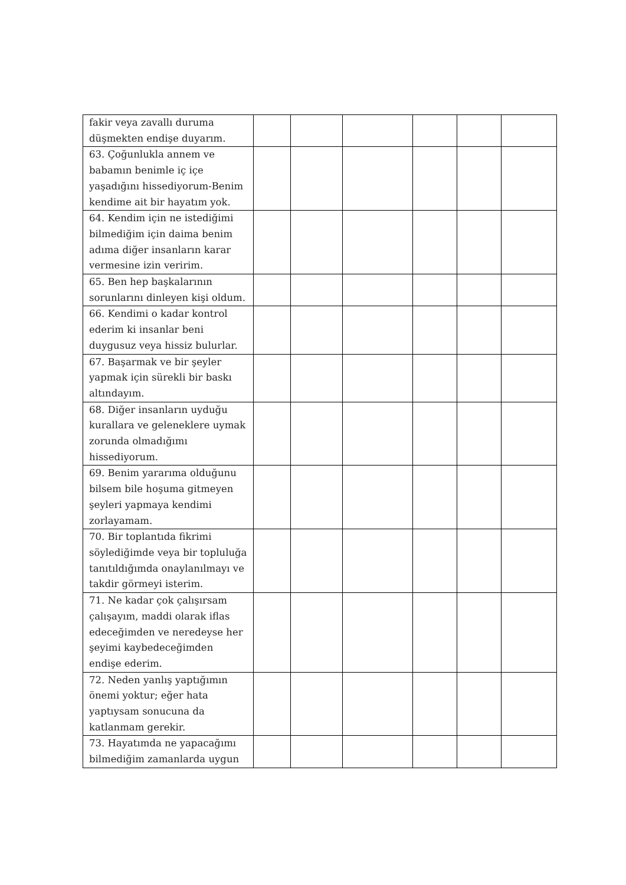| fakir veya zavallı duruma düşmekten endişe duyarım. | | | | | | |
| 63. Çoğunlukla annem ve babamın benimle iç içe yaşadığını hissediyorum-Benim kendime ait bir hayatım yok. | | | | | | |
| 64. Kendim için ne istediğimi bilmediğim için daima benim adıma diğer insanların karar vermesine izin veririm. | | | | | | |
| 65. Ben hep başkalarının sorunlarını dinleyen kişi oldum. | | | | | | |
| 66. Kendimi o kadar kontrol ederim ki insanlar beni duygusuz veya hissiz bulurlar. | | | | | | |
| 67. Başarmak ve bir şeyler yapmak için sürekli bir baskı altındayım. | | | | | | |
| 68. Diğer insanların uyduğu kurallara ve geleneklere uymak zorunda olmadığımı hissediyorum. | | | | | | |
| 69. Benim yararıma olduğunu bilsem bile hoşuma gitmeyen şeyleri yapmaya kendimi zorlayamam. | | | | | | |
| 70. Bir toplantıda fikrimi söylediğimde veya bir topluluğa tanıtıldığımda onaylanılmayı ve takdir görmeyi isterim. | | | | | | |
| 71. Ne kadar çok çalışırsam çalışayım, maddi olarak iflas edeceğimden ve neredeyse her şeyimi kaybedeceğimden endişe ederim. | | | | | | |
| 72. Neden yanlış yaptığımın önemi yoktur; eğer hata yaptıysam sonucuna da katlanmam gerekir. | | | | | | |
| 73. Hayatımda ne yapacağımı bilmediğim zamanlarda uygun | | | | | | |